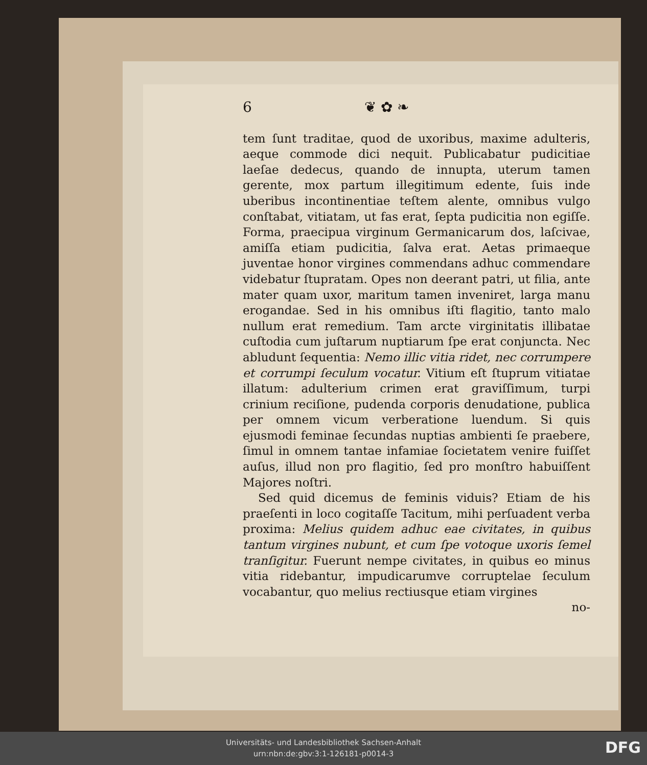6 ❦ ✿ ❧
tem ſunt traditae, quod de uxoribus, maxime adulteris, aeque commode dici nequit. Publicabatur pudicitiae laeſae dedecus, quando de innupta, uterum tamen gerente, mox partum illegitimum edente, ſuis inde uberibus incontinentiae teſtem alente, omnibus vulgo conſtabat, vitiatam, ut fas erat, ſepta pudicitia non egiſſe. Forma, praecipua virginum Germanicarum dos, laſcivae, amiſſa etiam pudicitia, ſalva erat. Aetas primaeque juventae honor virgines commendans adhuc commendare videbatur ſtupratam. Opes non deerant patri, ut filia, ante mater quam uxor, maritum tamen inveniret, larga manu erogandae. Sed in his omnibus iſti flagitio, tanto malo nullum erat remedium. Tam arcte virginitatis illibatae cuſtodia cum juſtarum nuptiarum ſpe erat conjuncta. Nec abludunt ſequentia: Nemo illic vitia ridet, nec corrumpere et corrumpi ſeculum vocatur. Vitium eſt ſtuprum vitiatae illatum: adulterium crimen erat graviſſimum, turpi crinium reciſione, pudenda corporis denudatione, publica per omnem vicum verberatione luendum. Si quis ejusmodi feminae ſecundas nuptias ambienti ſe praebere, ſimul in omnem tantae infamiae ſocietatem venire fuiſſet auſus, illud non pro flagitio, ſed pro monſtro habuiſſent Majores noſtri.
Sed quid dicemus de feminis viduis? Etiam de his praeſenti in loco cogitaſſe Tacitum, mihi perſuadent verba proxima: Melius quidem adhuc eae civitates, in quibus tantum virgines nubunt, et cum ſpe votoque uxoris ſemel tranſigitur. Fuerunt nempe civitates, in quibus eo minus vitia ridebantur, impudicarumve corruptelae ſeculum vocabantur, quo melius rectiusque etiam virgines
no-
Universitäts- und Landesbibliothek Sachsen-Anhalt
urn:nbn:de:gbv:3:1-126181-p0014-3
DFG